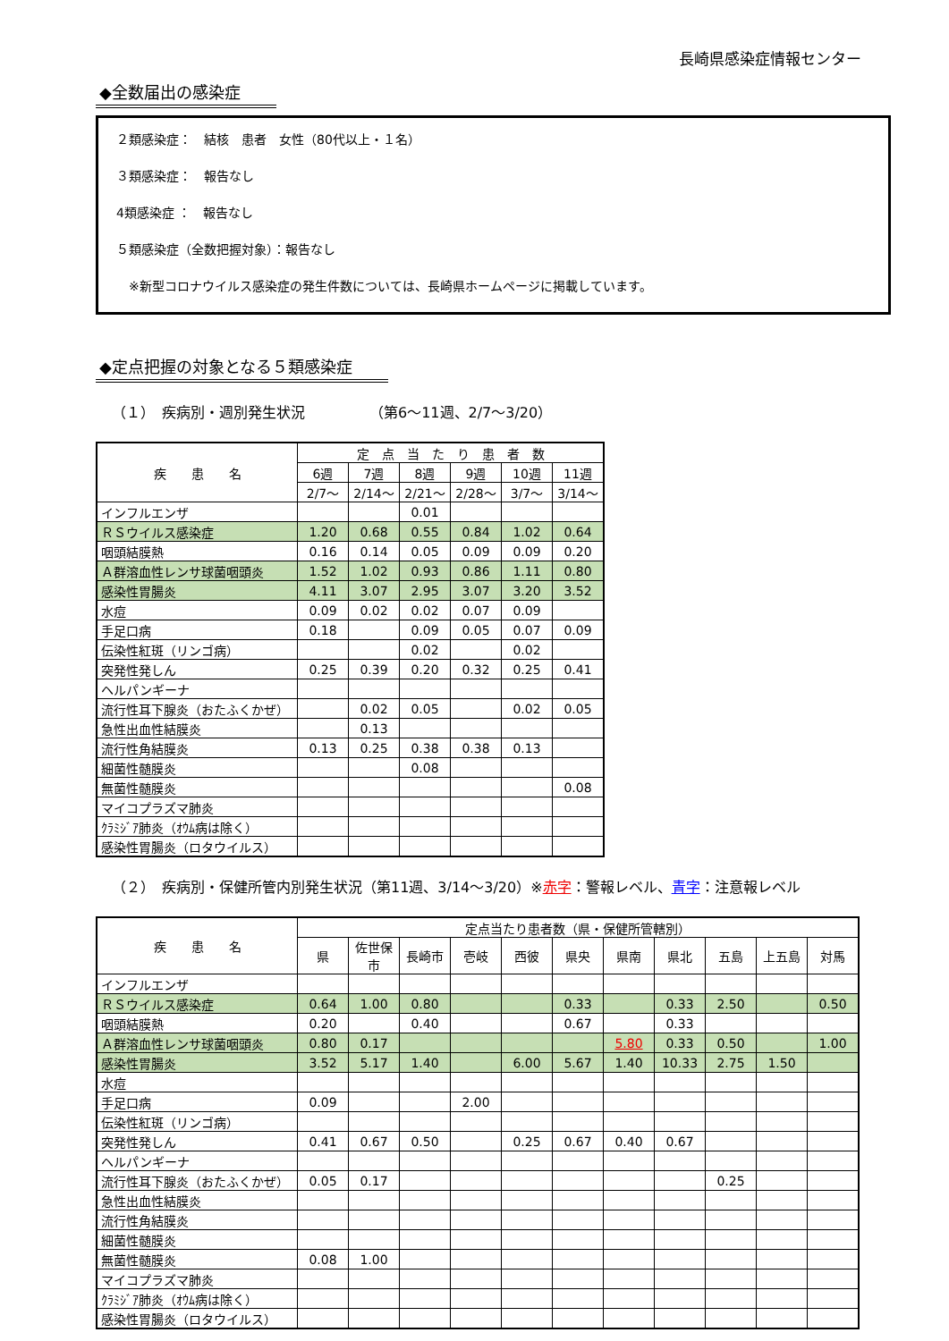長崎県感染症情報センター
◆全数届出の感染症
２類感染症：　結核　患者　女性（80代以上・１名）
３類感染症：　報告なし
4類感染症 ：　報告なし
５類感染症（全数把握対象）：報告なし
　※新型コロナウイルス感染症の発生件数については、長崎県ホームページに掲載しています。
◆定点把握の対象となる５類感染症
（１）　疾病別・週別発生状況　　　　　（第6～11週、2/7～3/20）
| 疾 患 名 | 定 点 当 た り 患 者 数 | | | | | |
| --- | --- | --- | --- | --- | --- | --- |
| | 6週 | 7週 | 8週 | 9週 | 10週 | 11週 |
| | 2/7～ | 2/14～ | 2/21～ | 2/28～ | 3/7～ | 3/14～ |
| インフルエンザ | | | 0.01 | | | |
| ＲＳウイルス感染症 | 1.20 | 0.68 | 0.55 | 0.84 | 1.02 | 0.64 |
| 咽頭結膜熱 | 0.16 | 0.14 | 0.05 | 0.09 | 0.09 | 0.20 |
| Ａ群溶血性レンサ球菌咽頭炎 | 1.52 | 1.02 | 0.93 | 0.86 | 1.11 | 0.80 |
| 感染性胃腸炎 | 4.11 | 3.07 | 2.95 | 3.07 | 3.20 | 3.52 |
| 水痘 | 0.09 | 0.02 | 0.02 | 0.07 | 0.09 | |
| 手足口病 | 0.18 | | 0.09 | 0.05 | 0.07 | 0.09 |
| 伝染性紅斑（リンゴ病） | | | 0.02 | | 0.02 | |
| 突発性発しん | 0.25 | 0.39 | 0.20 | 0.32 | 0.25 | 0.41 |
| ヘルパンギーナ | | | | | | |
| 流行性耳下腺炎（おたふくかぜ） | | 0.02 | 0.05 | | 0.02 | 0.05 |
| 急性出血性結膜炎 | | 0.13 | | | | |
| 流行性角結膜炎 | 0.13 | 0.25 | 0.38 | 0.38 | 0.13 | |
| 細菌性髄膜炎 | | | 0.08 | | | |
| 無菌性髄膜炎 | | | | | | 0.08 |
| マイコプラズマ肺炎 | | | | | | |
| ｸﾗﾐｼﾞｱ肺炎（ｵｳﾑ病は除く） | | | | | | |
| 感染性胃腸炎（ロタウイルス） | | | | | | |
（２）　疾病別・保健所管内別発生状況（第11週、3/14～3/20）※赤字：警報レベル、青字：注意報レベル
| 疾 患 名 | 定点当たり患者数（県・保健所管轄別） | | | | | | | | | | |
| --- | --- | --- | --- | --- | --- | --- | --- | --- | --- | --- | --- |
| | 県 | 佐世保市 | 長崎市 | 壱岐 | 西彼 | 県央 | 県南 | 県北 | 五島 | 上五島 | 対馬 |
| インフルエンザ | | | | | | | | | | | |
| ＲＳウイルス感染症 | 0.64 | 1.00 | 0.80 | | | 0.33 | | 0.33 | 2.50 | | 0.50 |
| 咽頭結膜熱 | 0.20 | | 0.40 | | | 0.67 | | 0.33 | | | |
| Ａ群溶血性レンサ球菌咽頭炎 | 0.80 | 0.17 | | | | | 5.80 | 0.33 | 0.50 | | 1.00 |
| 感染性胃腸炎 | 3.52 | 5.17 | 1.40 | | 6.00 | 5.67 | 1.40 | 10.33 | 2.75 | 1.50 | |
| 水痘 | | | | | | | | | | | |
| 手足口病 | 0.09 | | | 2.00 | | | | | | | |
| 伝染性紅斑（リンゴ病） | | | | | | | | | | | |
| 突発性発しん | 0.41 | 0.67 | 0.50 | | 0.25 | 0.67 | 0.40 | 0.67 | | | |
| ヘルパンギーナ | | | | | | | | | | | |
| 流行性耳下腺炎（おたふくかぜ） | 0.05 | 0.17 | | | | | | | 0.25 | | |
| 急性出血性結膜炎 | | | | | | | | | | | |
| 流行性角結膜炎 | | | | | | | | | | | |
| 細菌性髄膜炎 | | | | | | | | | | | |
| 無菌性髄膜炎 | 0.08 | 1.00 | | | | | | | | | |
| マイコプラズマ肺炎 | | | | | | | | | | | |
| ｸﾗﾐｼﾞｱ肺炎（ｵｳﾑ病は除く） | | | | | | | | | | | |
| 感染性胃腸炎（ロタウイルス） | | | | | | | | | | | |